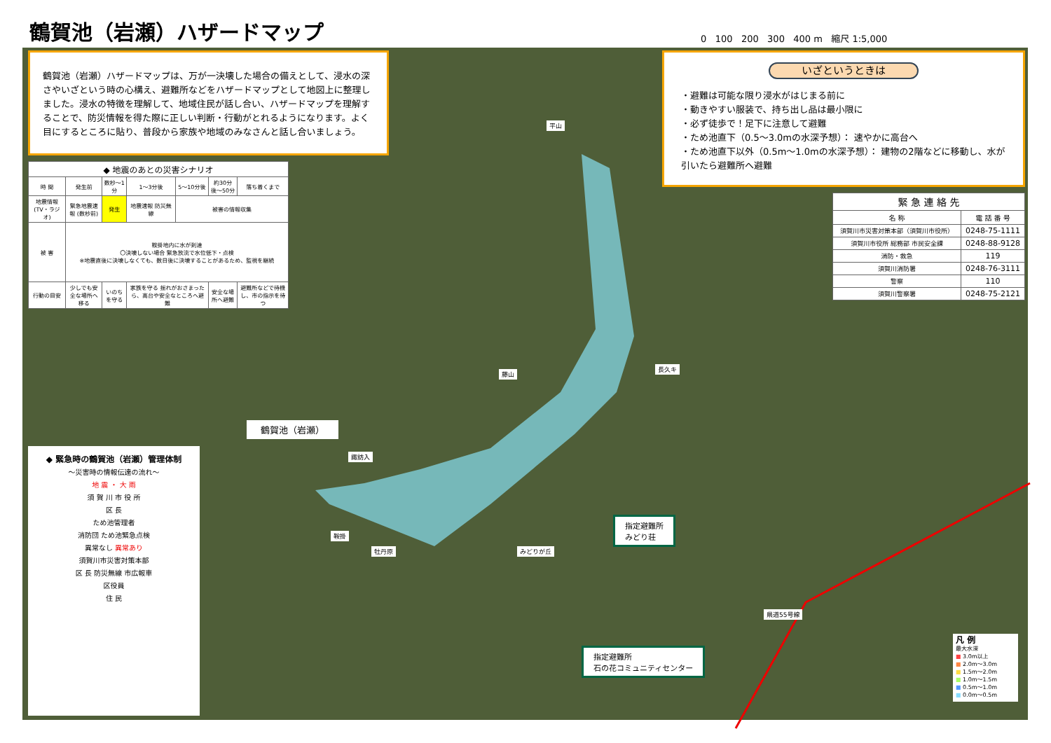鶴賀池（岩瀬）ハザードマップ
0 100 200 300 400 m 縮尺 1:5,000
鶴賀池（岩瀬）ハザードマップは、万が一決壊した場合の備えとして、浸水の深さやいざという時の心構え、避難所などをハザードマップとして地図上に整理しました。浸水の特徴を理解して、地域住民が話し合い、ハザードマップを理解することで、防災情報を得た際に正しい判断・行動がとれるようになります。よく目にするところに貼り、普段から家族や地域のみなさんと話し合いましょう。
| ◆ 地震のあとの災害シナリオ | | | | | | |
| --- | --- | --- | --- | --- | --- | --- |
| 時 間 | 発生前 | 数秒〜1分 | 1〜3分後 | 5〜10分後 | 約30分後〜50分 | 落ち着くまで |
| 地震情報 (TV・ラジオ) | 緊急地震速報 (数秒前) | 発生 | 地震速報 防災無線 | 被害の情報収集 | | |
| 被 害 | 鞍掛地内に水が到達 〇決壊しない場合 緊急放流で水位低下・点検 ※地震直後に決壊しなくても、数日後に決壊することがあるため、監視を継続 | | | | | |
| 行動の目安 | 少しでも安全な場所へ移る | いのちを守る | 家族を守る 揺れがおさまったら、高台や安全なところへ避難 | | 安全な場所へ避難 | 避難所などで待機し、市の指示を待つ |
いざというときは
・避難は可能な限り浸水がはじまる前に
・動きやすい服装で、持ち出し品は最小限に
・必ず徒歩で！足下に注意して避難
・ため池直下（0.5〜3.0mの水深予想）： 速やかに高台へ
・ため池直下以外（0.5m〜1.0mの水深予想）： 建物の2階などに移動し、水が引いたら避難所へ避難
| 緊 急 連 絡 先 | |
| --- | --- |
| 名 称 | 電 話 番 号 |
| 須賀川市災害対策本部（須賀川市役所） | 0248-75-1111 |
| 須賀川市役所 総務部 市民安全課 | 0248-88-9128 |
| 消防・救急 | 119 |
| 須賀川消防署 | 0248-76-3111 |
| 警察 | 110 |
| 須賀川警察署 | 0248-75-2121 |
平山
藤山
長久キ
鶴賀池（岩瀬）
諏訪入
鞍掛
牡丹原 みどりが丘
指定避難所
みどり荘
指定避難所
石の花コミュニティセンター
県道55号線
◆ 緊急時の鶴賀池（岩瀬）管理体制
〜災害時の情報伝達の流れ〜
地 震 ・ 大 雨
須 賀 川 市 役 所
区 長
ため池管理者
消防団 ため池緊急点検
異常なし 異常あり
須賀川市災害対策本部
区 長 防災無線 市広報車
区役員
住 民
凡 例
最大水深
■ 3.0m以上
■ 2.0m〜3.0m
■ 1.5m〜2.0m
■ 1.0m〜1.5m
■ 0.5m〜1.0m
■ 0.0m〜0.5m